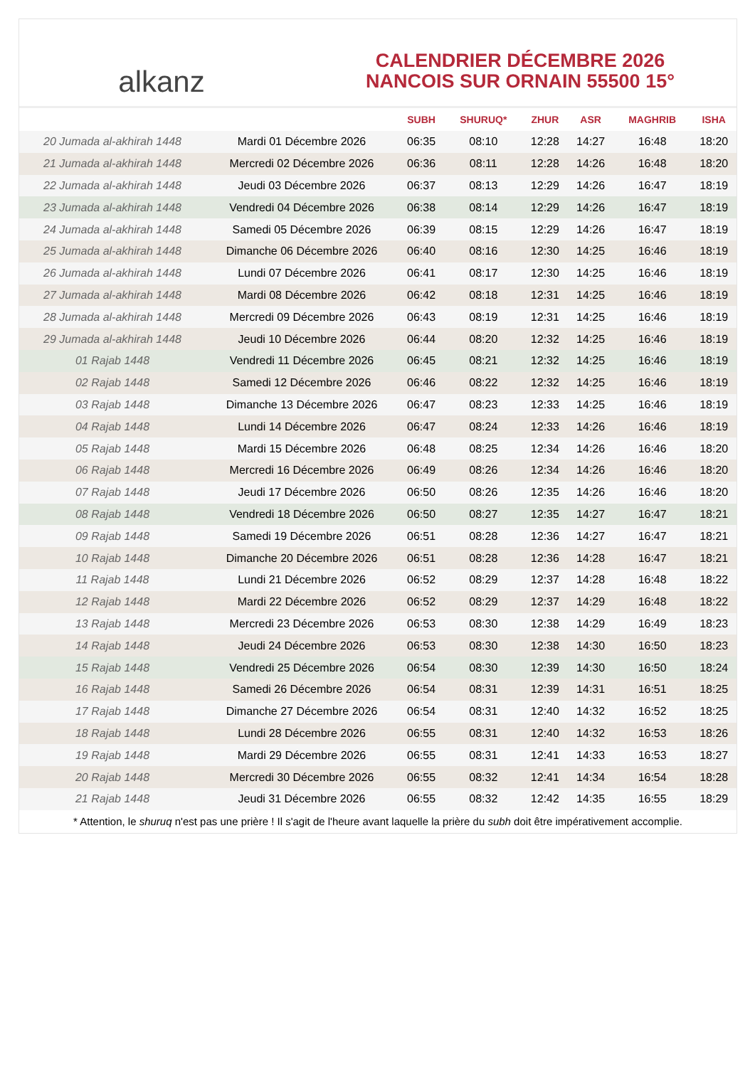alkanz
CALENDRIER DÉCEMBRE 2026
NANCOIS SUR ORNAIN 55500 15°
| | | SUBH | SHURUQ* | ZHUR | ASR | MAGHRIB | ISHA |
| --- | --- | --- | --- | --- | --- | --- | --- |
| 20 Jumada al-akhirah 1448 | Mardi 01 Décembre 2026 | 06:35 | 08:10 | 12:28 | 14:27 | 16:48 | 18:20 |
| 21 Jumada al-akhirah 1448 | Mercredi 02 Décembre 2026 | 06:36 | 08:11 | 12:28 | 14:26 | 16:48 | 18:20 |
| 22 Jumada al-akhirah 1448 | Jeudi 03 Décembre 2026 | 06:37 | 08:13 | 12:29 | 14:26 | 16:47 | 18:19 |
| 23 Jumada al-akhirah 1448 | Vendredi 04 Décembre 2026 | 06:38 | 08:14 | 12:29 | 14:26 | 16:47 | 18:19 |
| 24 Jumada al-akhirah 1448 | Samedi 05 Décembre 2026 | 06:39 | 08:15 | 12:29 | 14:26 | 16:47 | 18:19 |
| 25 Jumada al-akhirah 1448 | Dimanche 06 Décembre 2026 | 06:40 | 08:16 | 12:30 | 14:25 | 16:46 | 18:19 |
| 26 Jumada al-akhirah 1448 | Lundi 07 Décembre 2026 | 06:41 | 08:17 | 12:30 | 14:25 | 16:46 | 18:19 |
| 27 Jumada al-akhirah 1448 | Mardi 08 Décembre 2026 | 06:42 | 08:18 | 12:31 | 14:25 | 16:46 | 18:19 |
| 28 Jumada al-akhirah 1448 | Mercredi 09 Décembre 2026 | 06:43 | 08:19 | 12:31 | 14:25 | 16:46 | 18:19 |
| 29 Jumada al-akhirah 1448 | Jeudi 10 Décembre 2026 | 06:44 | 08:20 | 12:32 | 14:25 | 16:46 | 18:19 |
| 01 Rajab 1448 | Vendredi 11 Décembre 2026 | 06:45 | 08:21 | 12:32 | 14:25 | 16:46 | 18:19 |
| 02 Rajab 1448 | Samedi 12 Décembre 2026 | 06:46 | 08:22 | 12:32 | 14:25 | 16:46 | 18:19 |
| 03 Rajab 1448 | Dimanche 13 Décembre 2026 | 06:47 | 08:23 | 12:33 | 14:25 | 16:46 | 18:19 |
| 04 Rajab 1448 | Lundi 14 Décembre 2026 | 06:47 | 08:24 | 12:33 | 14:26 | 16:46 | 18:19 |
| 05 Rajab 1448 | Mardi 15 Décembre 2026 | 06:48 | 08:25 | 12:34 | 14:26 | 16:46 | 18:20 |
| 06 Rajab 1448 | Mercredi 16 Décembre 2026 | 06:49 | 08:26 | 12:34 | 14:26 | 16:46 | 18:20 |
| 07 Rajab 1448 | Jeudi 17 Décembre 2026 | 06:50 | 08:26 | 12:35 | 14:26 | 16:46 | 18:20 |
| 08 Rajab 1448 | Vendredi 18 Décembre 2026 | 06:50 | 08:27 | 12:35 | 14:27 | 16:47 | 18:21 |
| 09 Rajab 1448 | Samedi 19 Décembre 2026 | 06:51 | 08:28 | 12:36 | 14:27 | 16:47 | 18:21 |
| 10 Rajab 1448 | Dimanche 20 Décembre 2026 | 06:51 | 08:28 | 12:36 | 14:28 | 16:47 | 18:21 |
| 11 Rajab 1448 | Lundi 21 Décembre 2026 | 06:52 | 08:29 | 12:37 | 14:28 | 16:48 | 18:22 |
| 12 Rajab 1448 | Mardi 22 Décembre 2026 | 06:52 | 08:29 | 12:37 | 14:29 | 16:48 | 18:22 |
| 13 Rajab 1448 | Mercredi 23 Décembre 2026 | 06:53 | 08:30 | 12:38 | 14:29 | 16:49 | 18:23 |
| 14 Rajab 1448 | Jeudi 24 Décembre 2026 | 06:53 | 08:30 | 12:38 | 14:30 | 16:50 | 18:23 |
| 15 Rajab 1448 | Vendredi 25 Décembre 2026 | 06:54 | 08:30 | 12:39 | 14:30 | 16:50 | 18:24 |
| 16 Rajab 1448 | Samedi 26 Décembre 2026 | 06:54 | 08:31 | 12:39 | 14:31 | 16:51 | 18:25 |
| 17 Rajab 1448 | Dimanche 27 Décembre 2026 | 06:54 | 08:31 | 12:40 | 14:32 | 16:52 | 18:25 |
| 18 Rajab 1448 | Lundi 28 Décembre 2026 | 06:55 | 08:31 | 12:40 | 14:32 | 16:53 | 18:26 |
| 19 Rajab 1448 | Mardi 29 Décembre 2026 | 06:55 | 08:31 | 12:41 | 14:33 | 16:53 | 18:27 |
| 20 Rajab 1448 | Mercredi 30 Décembre 2026 | 06:55 | 08:32 | 12:41 | 14:34 | 16:54 | 18:28 |
| 21 Rajab 1448 | Jeudi 31 Décembre 2026 | 06:55 | 08:32 | 12:42 | 14:35 | 16:55 | 18:29 |
* Attention, le shuruq n'est pas une prière ! Il s'agit de l'heure avant laquelle la prière du subh doit être impérativement accomplie.